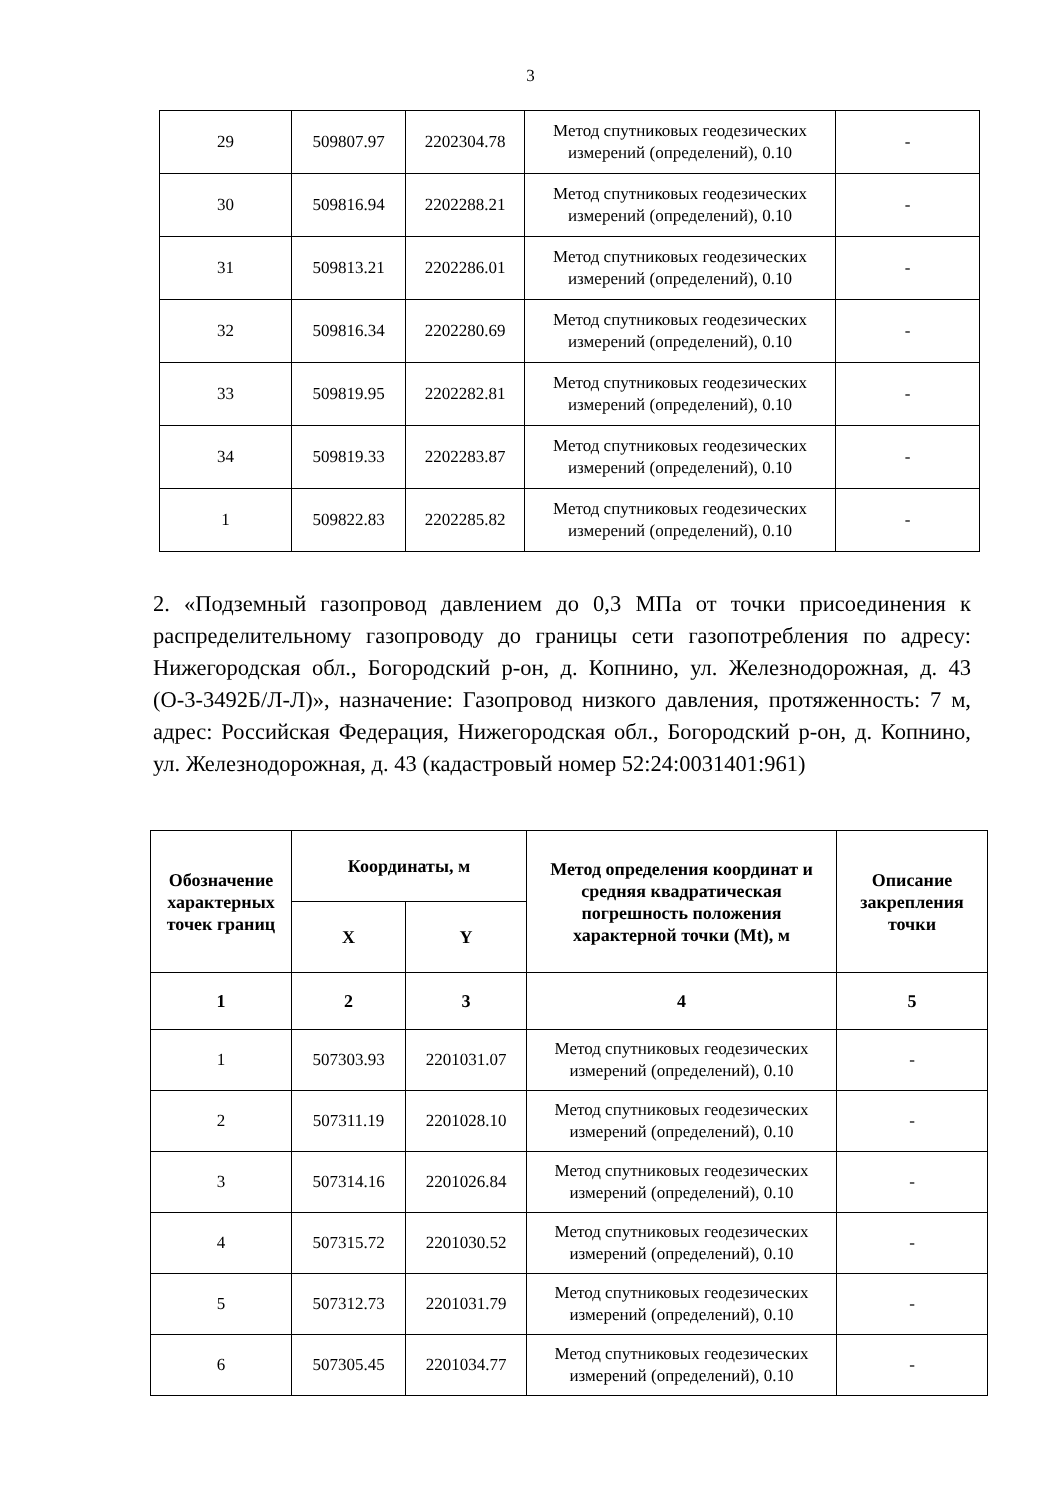3
| 29 | 509807.97 | 2202304.78 | Метод спутниковых геодезических измерений (определений), 0.10 | - |
| 30 | 509816.94 | 2202288.21 | Метод спутниковых геодезических измерений (определений), 0.10 | - |
| 31 | 509813.21 | 2202286.01 | Метод спутниковых геодезических измерений (определений), 0.10 | - |
| 32 | 509816.34 | 2202280.69 | Метод спутниковых геодезических измерений (определений), 0.10 | - |
| 33 | 509819.95 | 2202282.81 | Метод спутниковых геодезических измерений (определений), 0.10 | - |
| 34 | 509819.33 | 2202283.87 | Метод спутниковых геодезических измерений (определений), 0.10 | - |
| 1 | 509822.83 | 2202285.82 | Метод спутниковых геодезических измерений (определений), 0.10 | - |
2. «Подземный газопровод давлением до 0,3 МПа от точки присоединения к распределительному газопроводу до границы сети газопотребления по адресу: Нижегородская обл., Богородский р-он, д. Копнино, ул. Железнодорожная, д. 43 (О-3-3492Б/Л-Л)», назначение: Газопровод низкого давления, протяженность: 7 м, адрес: Российская Федерация, Нижегородская обл., Богородский р-он, д. Копнино, ул. Железнодорожная, д. 43 (кадастровый номер 52:24:0031401:961)
| Обозначение характерных точек границ | Координаты, м | | Метод определения координат и средняя квадратическая погрешность положения характерной точки (Mt), м | Описание закрепления точки |
| --- | --- | --- | --- | --- |
| | X | Y | | |
| 1 | 2 | 3 | 4 | 5 |
| 1 | 507303.93 | 2201031.07 | Метод спутниковых геодезических измерений (определений), 0.10 | - |
| 2 | 507311.19 | 2201028.10 | Метод спутниковых геодезических измерений (определений), 0.10 | - |
| 3 | 507314.16 | 2201026.84 | Метод спутниковых геодезических измерений (определений), 0.10 | - |
| 4 | 507315.72 | 2201030.52 | Метод спутниковых геодезических измерений (определений), 0.10 | - |
| 5 | 507312.73 | 2201031.79 | Метод спутниковых геодезических измерений (определений), 0.10 | - |
| 6 | 507305.45 | 2201034.77 | Метод спутниковых геодезических измерений (определений), 0.10 | - |